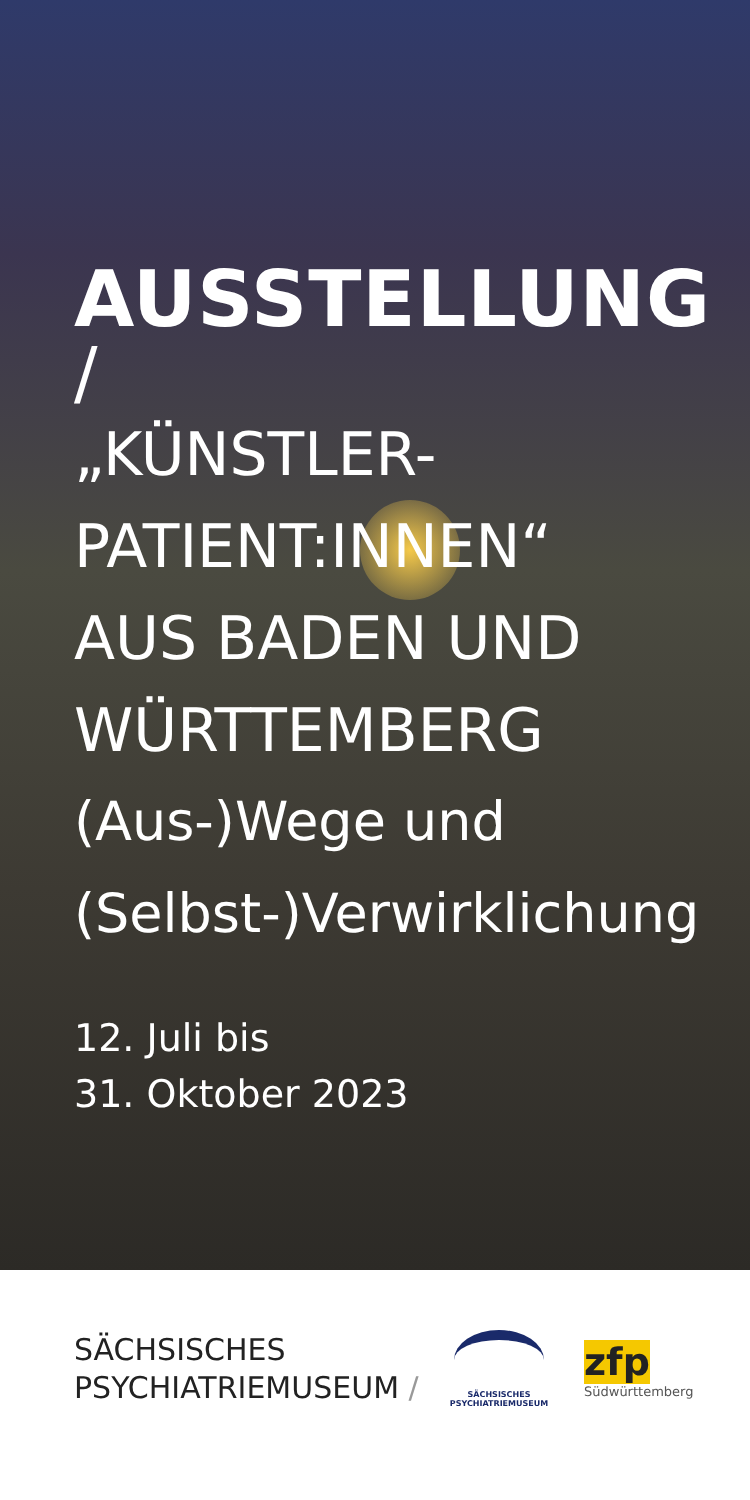AUSSTELLUNG
/
„KÜNSTLER-
PATIENT:INNEN“
AUS BADEN UND
WÜRTTEMBERG
(Aus-)Wege und
(Selbst-)Verwirklichung
12. Juli bis
31. Oktober 2023
SÄCHSISCHES
PSYCHIATRIEMUSEUM /
SÄCHSISCHES
PSYCHIATRIEMUSEUM
zfp
Südwürttemberg